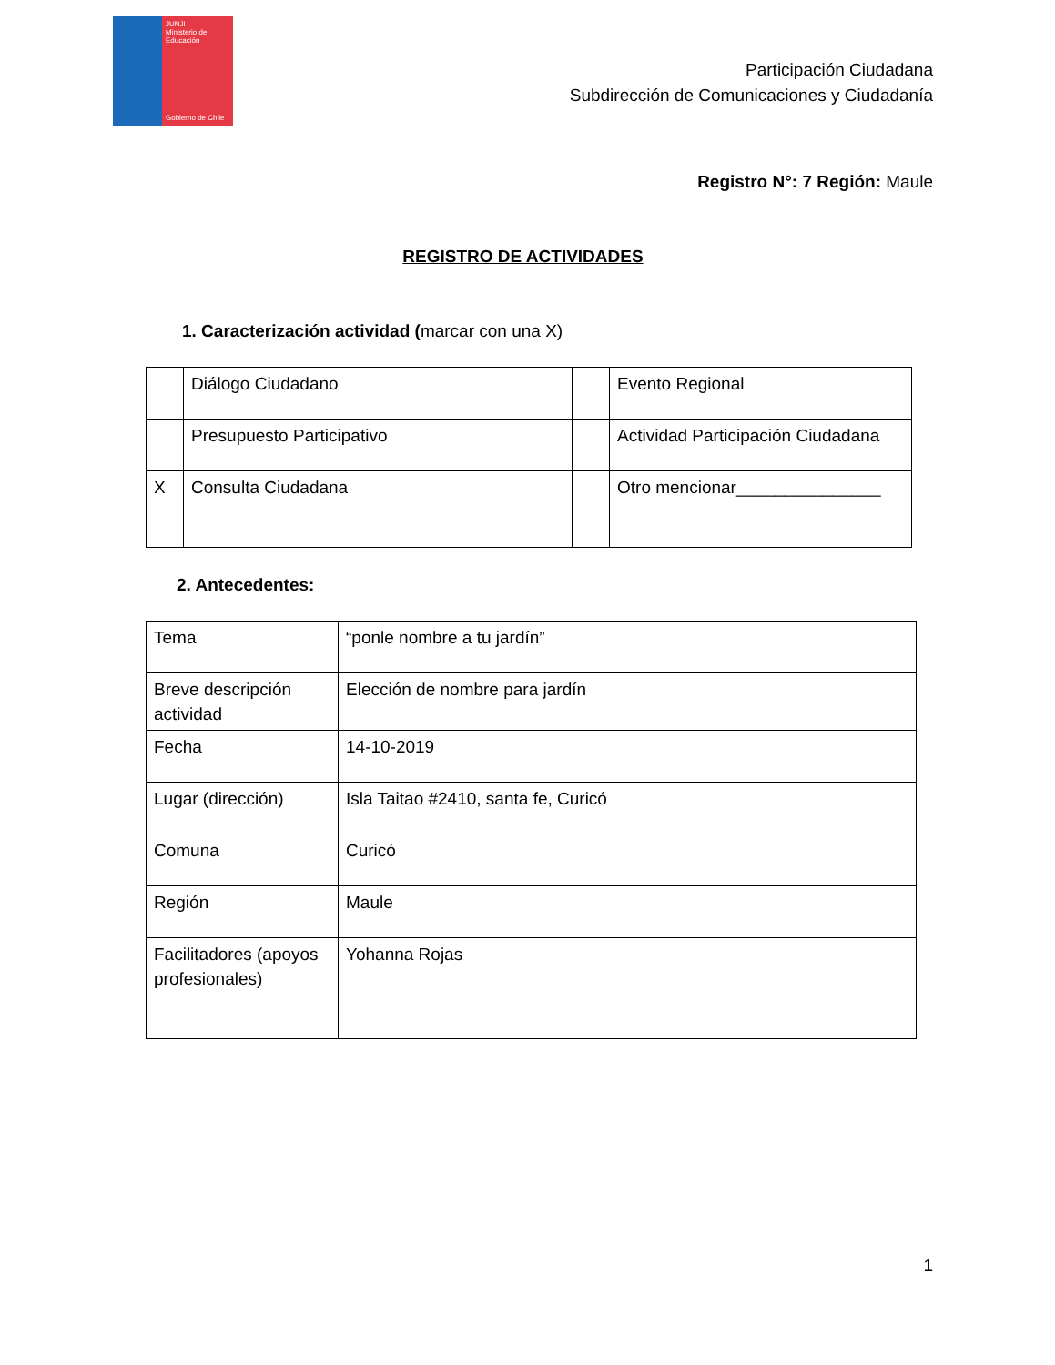JUNJI
Ministerio de Educación
Gobierno de Chile
Participación Ciudadana
Subdirección de Comunicaciones y Ciudadanía
Registro N°: 7 Región: Maule
REGISTRO DE ACTIVIDADES
1. Caracterización actividad (marcar con una X)
| | Diálogo Ciudadano | | Evento Regional |
| | Presupuesto Participativo | | Actividad Participación Ciudadana |
| X | Consulta Ciudadana | | Otro mencionar_______________ |
2. Antecedentes:
| Tema | “ponle nombre a tu jardín” |
| Breve descripción actividad | Elección de nombre para jardín |
| Fecha | 14-10-2019 |
| Lugar (dirección) | Isla Taitao #2410, santa fe, Curicó |
| Comuna | Curicó |
| Región | Maule |
| Facilitadores (apoyos profesionales) | Yohanna Rojas |
1